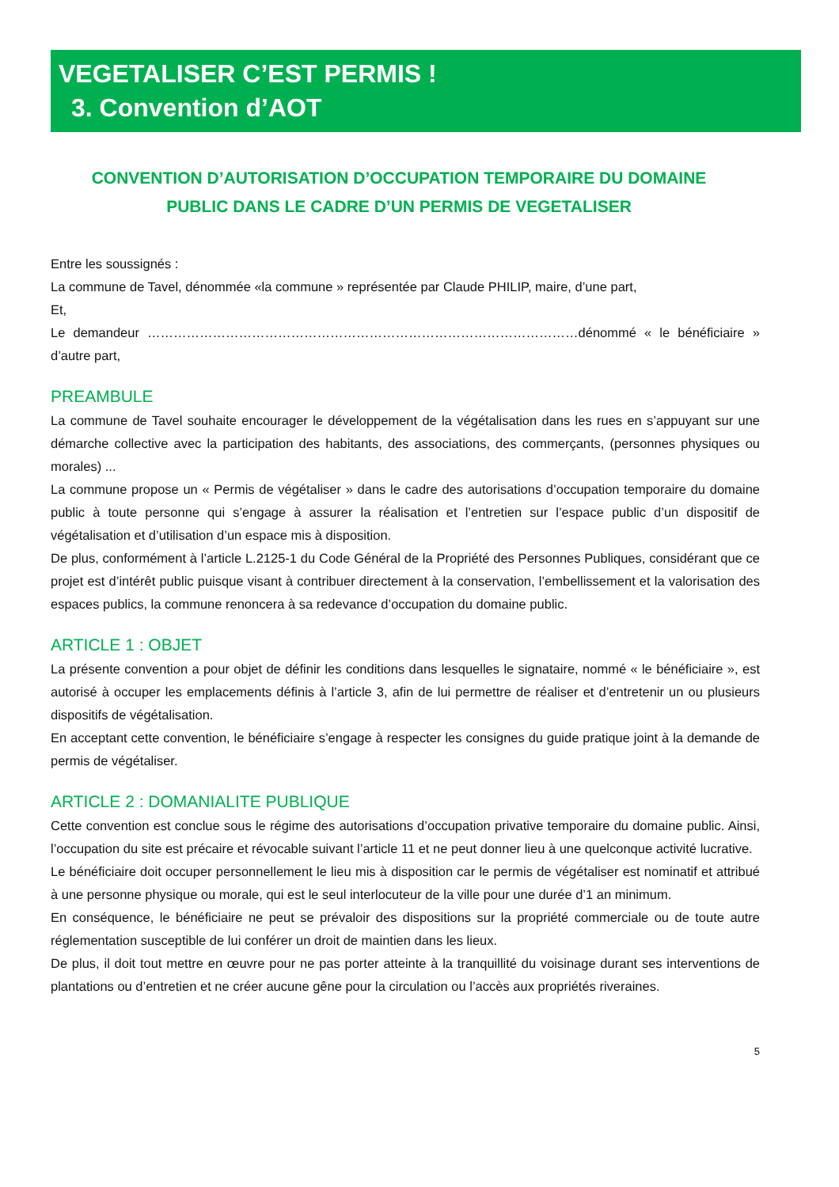VEGETALISER C’EST PERMIS !
3. Convention d’AOT
CONVENTION D’AUTORISATION D’OCCUPATION TEMPORAIRE DU DOMAINE PUBLIC DANS LE CADRE D’UN PERMIS DE VEGETALISER
Entre les soussignés :
La commune de Tavel, dénommée «la commune » représentée par Claude PHILIP, maire, d’une part,
Et,
Le demandeur ………………………………………………………………………………………dénommé « le bénéficiaire » d’autre part,
PREAMBULE
La commune de Tavel souhaite encourager le développement de la végétalisation dans les rues en s’appuyant sur une démarche collective avec la participation des habitants, des associations, des commerçants, (personnes physiques ou morales) ...
La commune propose un « Permis de végétaliser » dans le cadre des autorisations d’occupation temporaire du domaine public à toute personne qui s’engage à assurer la réalisation et l’entretien sur l’espace public d’un dispositif de végétalisation et d’utilisation d’un espace mis à disposition.
De plus, conformément à l’article L.2125-1 du Code Général de la Propriété des Personnes Publiques, considérant que ce projet est d’intérêt public puisque visant à contribuer directement à la conservation, l’embellissement et la valorisation des espaces publics, la commune renoncera à sa redevance d’occupation du domaine public.
ARTICLE 1 : OBJET
La présente convention a pour objet de définir les conditions dans lesquelles le signataire, nommé « le bénéficiaire », est autorisé à occuper les emplacements définis à l’article 3, afin de lui permettre de réaliser et d’entretenir un ou plusieurs dispositifs de végétalisation.
En acceptant cette convention, le bénéficiaire s’engage à respecter les consignes du guide pratique joint à la demande de permis de végétaliser.
ARTICLE 2 : DOMANIALITE PUBLIQUE
Cette convention est conclue sous le régime des autorisations d’occupation privative temporaire du domaine public. Ainsi, l’occupation du site est précaire et révocable suivant l’article 11 et ne peut donner lieu à une quelconque activité lucrative.
Le bénéficiaire doit occuper personnellement le lieu mis à disposition car le permis de végétaliser est nominatif et attribué à une personne physique ou morale, qui est le seul interlocuteur de la ville pour une durée d’1 an minimum.
En conséquence, le bénéficiaire ne peut se prévaloir des dispositions sur la propriété commerciale ou de toute autre réglementation susceptible de lui conférer un droit de maintien dans les lieux.
De plus, il doit tout mettre en œuvre pour ne pas porter atteinte à la tranquillité du voisinage durant ses interventions de plantations ou d’entretien et ne créer aucune gêne pour la circulation ou l’accès aux propriétés riveraines.
5